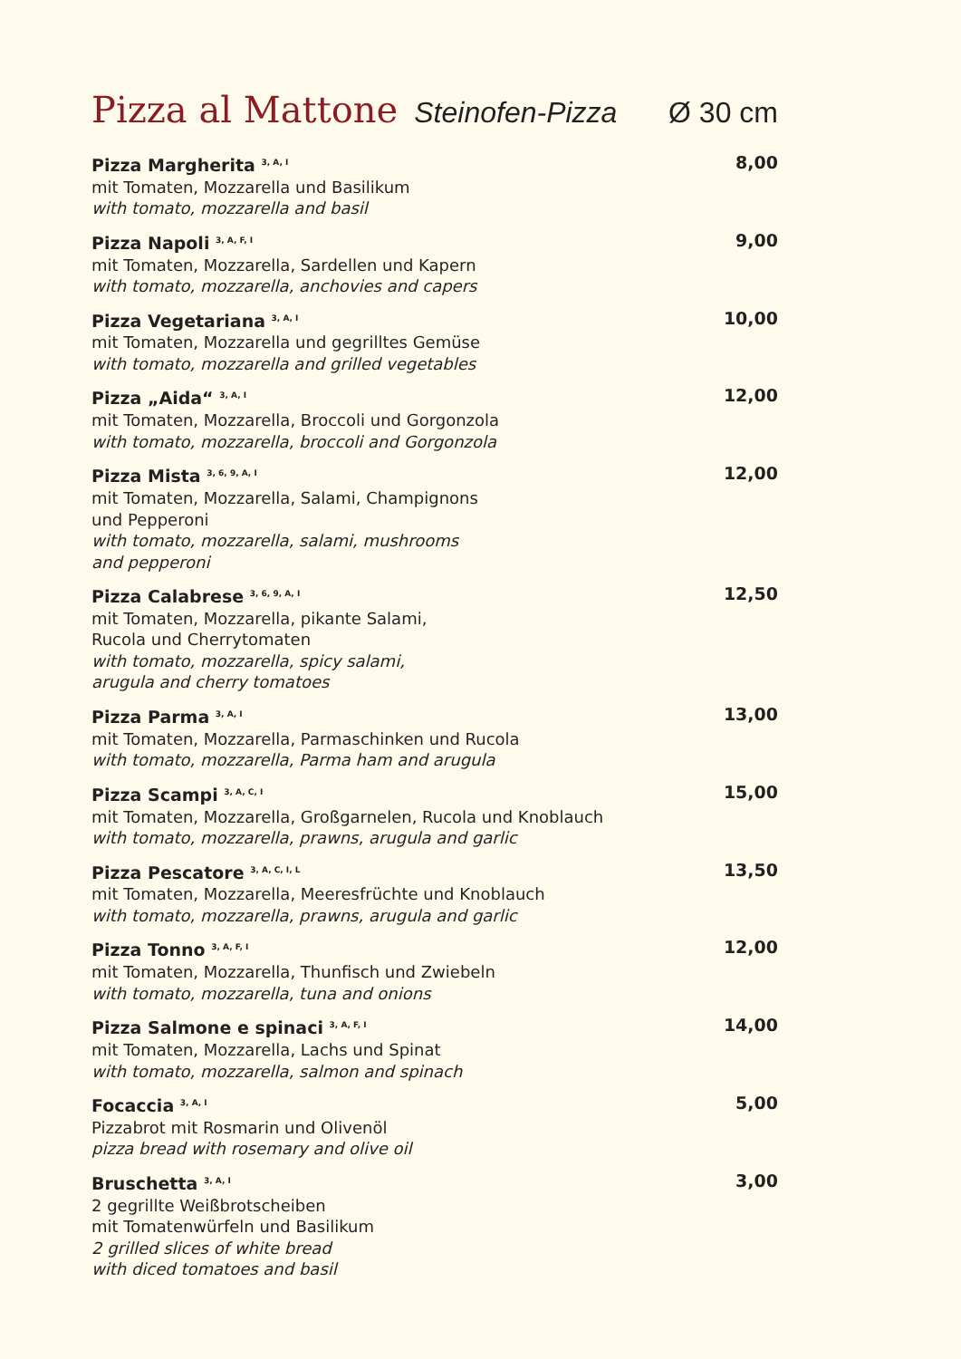Pizza al Mattone Steinofen-Pizza Ø 30 cm
Pizza Margherita <sup>3, A, I</sup>
mit Tomaten, Mozzarella und Basilikum
with tomato, mozzarella and basil
8,00
Pizza Napoli <sup>3, A, F, I</sup>
mit Tomaten, Mozzarella, Sardellen und Kapern
with tomato, mozzarella, anchovies and capers
9,00
Pizza Vegetariana <sup>3, A, I</sup>
mit Tomaten, Mozzarella und gegrilltes Gemüse
with tomato, mozzarella and grilled vegetables
10,00
Pizza „Aida“ <sup>3, A, I</sup>
mit Tomaten, Mozzarella, Broccoli und Gorgonzola
with tomato, mozzarella, broccoli and Gorgonzola
12,00
Pizza Mista <sup>3, 6, 9, A, I</sup>
mit Tomaten, Mozzarella, Salami, Champignons
und Pepperoni
with tomato, mozzarella, salami, mushrooms
and pepperoni
12,00
Pizza Calabrese <sup>3, 6, 9, A, I</sup>
mit Tomaten, Mozzarella, pikante Salami,
Rucola und Cherrytomaten
with tomato, mozzarella, spicy salami,
arugula and cherry tomatoes
12,50
Pizza Parma <sup>3, A, I</sup>
mit Tomaten, Mozzarella, Parmaschinken und Rucola
with tomato, mozzarella, Parma ham and arugula
13,00
Pizza Scampi <sup>3, A, C, I</sup>
mit Tomaten, Mozzarella, Großgarnelen, Rucola und Knoblauch
with tomato, mozzarella, prawns, arugula and garlic
15,00
Pizza Pescatore <sup>3, A, C, I, L</sup>
mit Tomaten, Mozzarella, Meeresfrüchte und Knoblauch
with tomato, mozzarella, prawns, arugula and garlic
13,50
Pizza Tonno <sup>3, A, F, I</sup>
mit Tomaten, Mozzarella, Thunfisch und Zwiebeln
with tomato, mozzarella, tuna and onions
12,00
Pizza Salmone e spinaci <sup>3, A, F, I</sup>
mit Tomaten, Mozzarella, Lachs und Spinat
with tomato, mozzarella, salmon and spinach
14,00
Focaccia <sup>3, A, I</sup>
Pizzabrot mit Rosmarin und Olivenöl
pizza bread with rosemary and olive oil
5,00
Bruschetta <sup>3, A, I</sup>
2 gegrillte Weißbrotscheiben
mit Tomatenwürfeln und Basilikum
2 grilled slices of white bread
with diced tomatoes and basil
3,00